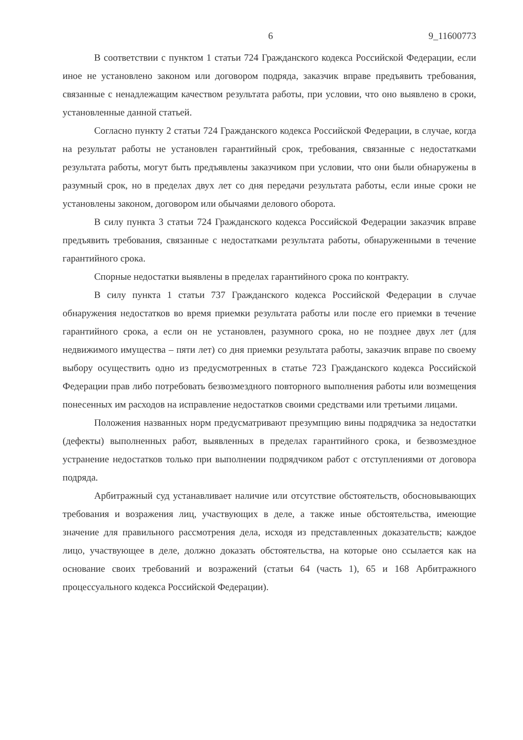6 9_11600773
В соответствии с пунктом 1 статьи 724 Гражданского кодекса Российской Федерации, если иное не установлено законом или договором подряда, заказчик вправе предъявить требования, связанные с ненадлежащим качеством результата работы, при условии, что оно выявлено в сроки, установленные данной статьей.
Согласно пункту 2 статьи 724 Гражданского кодекса Российской Федерации, в случае, когда на результат работы не установлен гарантийный срок, требования, связанные с недостатками результата работы, могут быть предъявлены заказчиком при условии, что они были обнаружены в разумный срок, но в пределах двух лет со дня передачи результата работы, если иные сроки не установлены законом, договором или обычаями делового оборота.
В силу пункта 3 статьи 724 Гражданского кодекса Российской Федерации заказчик вправе предъявить требования, связанные с недостатками результата работы, обнаруженными в течение гарантийного срока.
Спорные недостатки выявлены в пределах гарантийного срока по контракту.
В силу пункта 1 статьи 737 Гражданского кодекса Российской Федерации в случае обнаружения недостатков во время приемки результата работы или после его приемки в течение гарантийного срока, а если он не установлен, разумного срока, но не позднее двух лет (для недвижимого имущества – пяти лет) со дня приемки результата работы, заказчик вправе по своему выбору осуществить одно из предусмотренных в статье 723 Гражданского кодекса Российской Федерации прав либо потребовать безвозмездного повторного выполнения работы или возмещения понесенных им расходов на исправление недостатков своими средствами или третьими лицами.
Положения названных норм предусматривают презумпцию вины подрядчика за недостатки (дефекты) выполненных работ, выявленных в пределах гарантийного срока, и безвозмездное устранение недостатков только при выполнении подрядчиком работ с отступлениями от договора подряда.
Арбитражный суд устанавливает наличие или отсутствие обстоятельств, обосновывающих требования и возражения лиц, участвующих в деле, а также иные обстоятельства, имеющие значение для правильного рассмотрения дела, исходя из представленных доказательств; каждое лицо, участвующее в деле, должно доказать обстоятельства, на которые оно ссылается как на основание своих требований и возражений (статьи 64 (часть 1), 65 и 168 Арбитражного процессуального кодекса Российской Федерации).